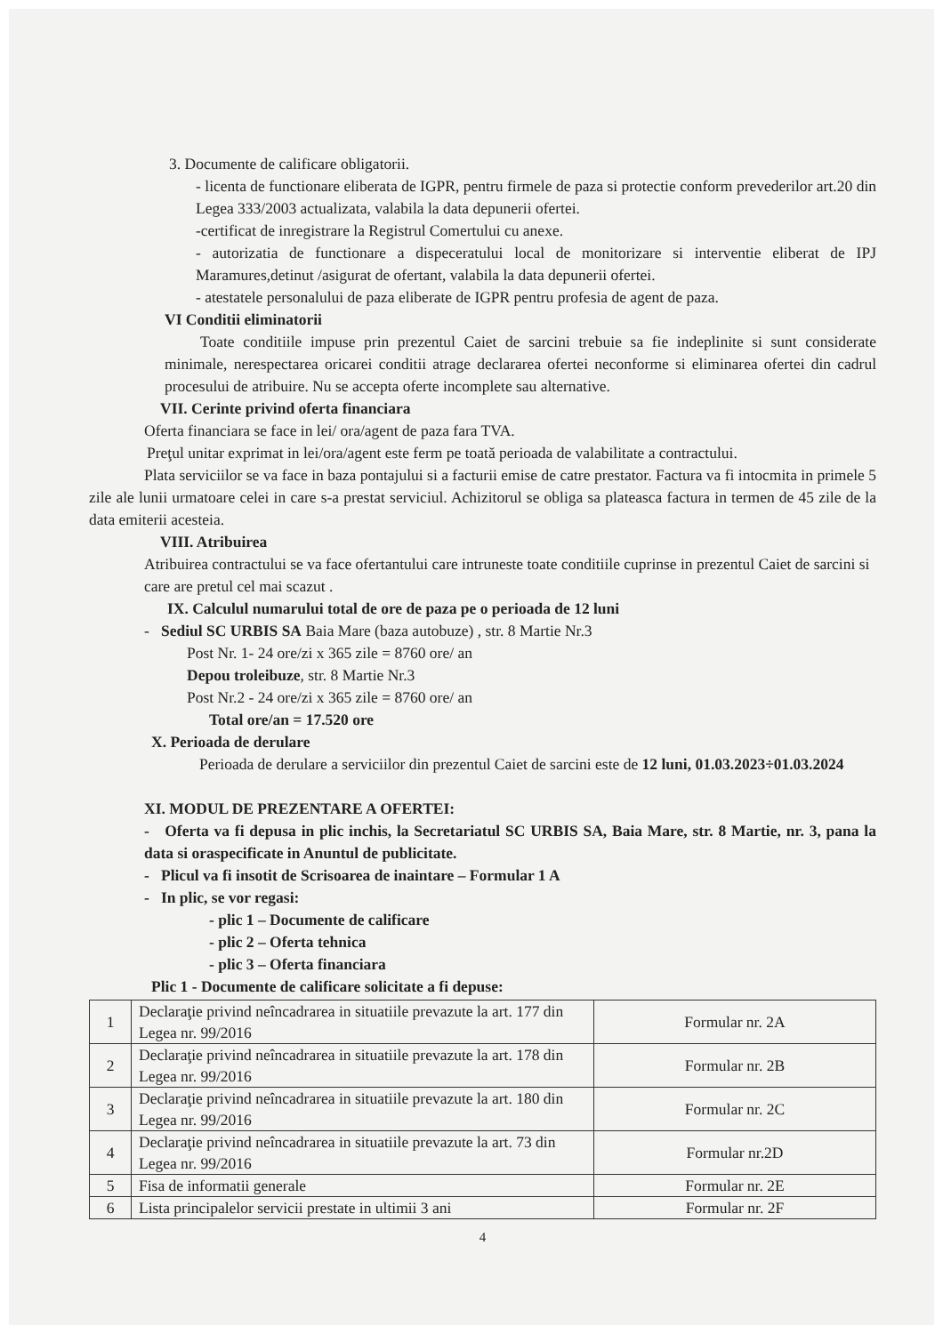3. Documente de calificare obligatorii.
- licenta de functionare eliberata de IGPR, pentru firmele de paza si protectie conform prevederilor art.20 din Legea 333/2003 actualizata, valabila la data depunerii ofertei.
-certificat de inregistrare la Registrul Comertului cu anexe.
- autorizatia de functionare a dispeceratului local de monitorizare si interventie eliberat de IPJ Maramures,detinut /asigurat de ofertant, valabila la data depunerii ofertei.
- atestatele personalului de paza eliberate de IGPR pentru profesia de agent de paza.
VI Conditii eliminatorii
Toate conditiile impuse prin prezentul Caiet de sarcini trebuie sa fie indeplinite si sunt considerate minimale, nerespectarea oricarei conditii atrage declararea ofertei neconforme si eliminarea ofertei din cadrul procesului de atribuire. Nu se accepta oferte incomplete sau alternative.
VII. Cerinte privind oferta financiara
Oferta financiara se face in lei/ ora/agent de paza fara TVA.
Preţul unitar exprimat in lei/ora/agent este ferm pe toată perioada de valabilitate a contractului.
Plata serviciilor se va face in baza pontajului si a facturii emise de catre prestator. Factura va fi intocmita in primele 5 zile ale lunii urmatoare celei in care s-a prestat serviciul. Achizitorul se obliga sa plateasca factura in termen de 45 zile de la data emiterii acesteia.
VIII. Atribuirea
Atribuirea contractului se va face ofertantului care intruneste toate conditiile cuprinse in prezentul Caiet de sarcini si care are pretul cel mai scazut .
IX. Calculul numarului total de ore de paza pe o perioada de 12 luni
- Sediul SC URBIS SA Baia Mare (baza autobuze) , str. 8 Martie Nr.3
Post Nr. 1- 24 ore/zi x 365 zile = 8760 ore/ an
Depou troleibuze, str. 8 Martie Nr.3
Post Nr.2 - 24 ore/zi x 365 zile = 8760 ore/ an
Total ore/an = 17.520 ore
X. Perioada de derulare
Perioada de derulare a serviciilor din prezentul Caiet de sarcini este de 12 luni, 01.03.2023÷01.03.2024
XI. MODUL DE PREZENTARE A OFERTEI:
- Oferta va fi depusa in plic inchis, la Secretariatul SC URBIS SA, Baia Mare, str. 8 Martie, nr. 3, pana la data si oraspecificate in Anuntul de publicitate.
- Plicul va fi insotit de Scrisoarea de inaintare – Formular 1 A
- In plic, se vor regasi:
- plic 1 – Documente de calificare
- plic 2 – Oferta tehnica
- plic 3 – Oferta financiara
Plic 1 - Documente de calificare solicitate a fi depuse:
| 1 | Declaraţie privind neîncadrarea in situatiile prevazute la art. 177 din Legea nr. 99/2016 | Formular nr. 2A |
| 2 | Declaraţie privind neîncadrarea in situatiile prevazute la art. 178 din Legea nr. 99/2016 | Formular nr. 2B |
| 3 | Declaraţie privind neîncadrarea in situatiile prevazute la art. 180 din Legea nr. 99/2016 | Formular nr. 2C |
| 4 | Declaraţie privind neîncadrarea in situatiile prevazute la art. 73 din Legea nr. 99/2016 | Formular nr.2D |
| 5 | Fisa de informatii generale | Formular nr. 2E |
| 6 | Lista principalelor servicii prestate in ultimii 3 ani | Formular nr. 2F |
4